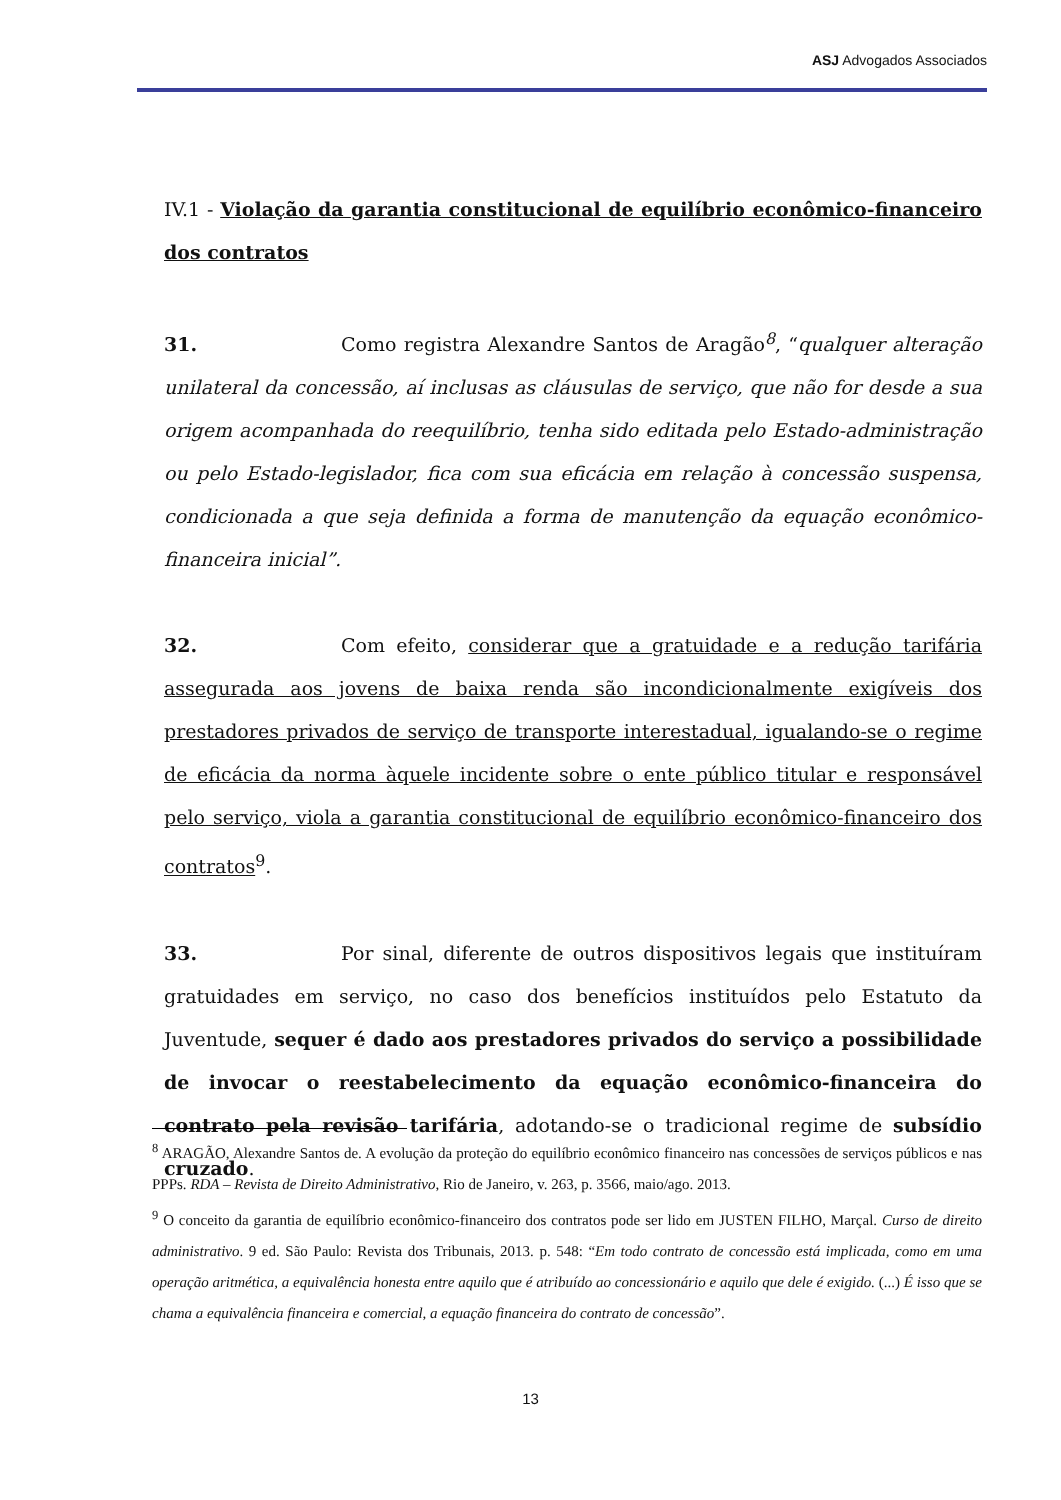ASJ Advogados Associados
IV.1 - Violação da garantia constitucional de equilíbrio econômico-financeiro dos contratos
31. Como registra Alexandre Santos de Aragão<sup>8</sup>, “qualquer alteração unilateral da concessão, aí inclusas as cláusulas de serviço, que não for desde a sua origem acompanhada do reequilíbrio, tenha sido editada pelo Estado-administração ou pelo Estado-legislador, fica com sua eficácia em relação à concessão suspensa, condicionada a que seja definida a forma de manutenção da equação econômico-financeira inicial”.
32. Com efeito, considerar que a gratuidade e a redução tarifária assegurada aos jovens de baixa renda são incondicionalmente exigíveis dos prestadores privados de serviço de transporte interestadual, igualando-se o regime de eficácia da norma àquele incidente sobre o ente público titular e responsável pelo serviço, viola a garantia constitucional de equilíbrio econômico-financeiro dos contratos<sup>9</sup>.
33. Por sinal, diferente de outros dispositivos legais que instituíram gratuidades em serviço, no caso dos benefícios instituídos pelo Estatuto da Juventude, sequer é dado aos prestadores privados do serviço a possibilidade de invocar o reestabelecimento da equação econômico-financeira do contrato pela revisão tarifária, adotando-se o tradicional regime de subsídio cruzado.
<sup>8</sup> ARAGÃO, Alexandre Santos de. A evolução da proteção do equilíbrio econômico financeiro nas concessões de serviços públicos e nas PPPs. RDA – Revista de Direito Administrativo, Rio de Janeiro, v. 263, p. 3566, maio/ago. 2013.
<sup>9</sup> O conceito da garantia de equilíbrio econômico-financeiro dos contratos pode ser lido em JUSTEN FILHO, Marçal. Curso de direito administrativo. 9 ed. São Paulo: Revista dos Tribunais, 2013. p. 548: “Em todo contrato de concessão está implicada, como em uma operação aritmética, a equivalência honesta entre aquilo que é atribuído ao concessionário e aquilo que dele é exigido. (...) É isso que se chama a equivalência financeira e comercial, a equação financeira do contrato de concessão”.
13